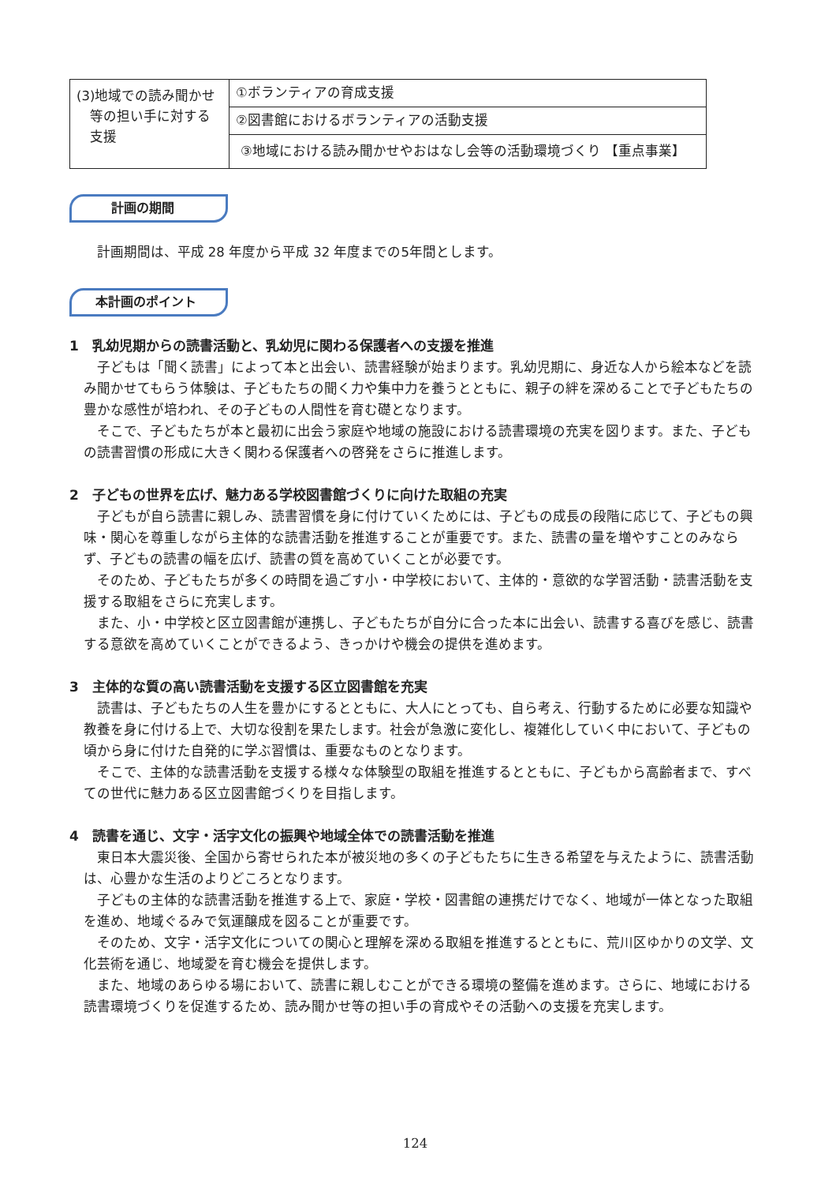| (3)地域での読み聞かせ 等の担い手に対する 支援 | ①ボランティアの育成支援 |
| | ②図書館におけるボランティアの活動支援 |
| | ③地域における読み聞かせやおはなし会等の活動環境づくり 【重点事業】 |
計画の期間
計画期間は、平成 28 年度から平成 32 年度までの5年間とします。
本計画のポイント
1　乳幼児期からの読書活動と、乳幼児に関わる保護者への支援を推進
子どもは「聞く読書」によって本と出会い、読書経験が始まります。乳幼児期に、身近な人から絵本などを読み聞かせてもらう体験は、子どもたちの聞く力や集中力を養うとともに、親子の絆を深めることで子どもたちの豊かな感性が培われ、その子どもの人間性を育む礎となります。
そこで、子どもたちが本と最初に出会う家庭や地域の施設における読書環境の充実を図ります。また、子どもの読書習慣の形成に大きく関わる保護者への啓発をさらに推進します。
2　子どもの世界を広げ、魅力ある学校図書館づくりに向けた取組の充実
子どもが自ら読書に親しみ、読書習慣を身に付けていくためには、子どもの成長の段階に応じて、子どもの興味・関心を尊重しながら主体的な読書活動を推進することが重要です。また、読書の量を増やすことのみならず、子どもの読書の幅を広げ、読書の質を高めていくことが必要です。
そのため、子どもたちが多くの時間を過ごす小・中学校において、主体的・意欲的な学習活動・読書活動を支援する取組をさらに充実します。
また、小・中学校と区立図書館が連携し、子どもたちが自分に合った本に出会い、読書する喜びを感じ、読書する意欲を高めていくことができるよう、きっかけや機会の提供を進めます。
3　主体的な質の高い読書活動を支援する区立図書館を充実
読書は、子どもたちの人生を豊かにするとともに、大人にとっても、自ら考え、行動するために必要な知識や教養を身に付ける上で、大切な役割を果たします。社会が急激に変化し、複雑化していく中において、子どもの頃から身に付けた自発的に学ぶ習慣は、重要なものとなります。
そこで、主体的な読書活動を支援する様々な体験型の取組を推進するとともに、子どもから高齢者まで、すべての世代に魅力ある区立図書館づくりを目指します。
4　読書を通じ、文字・活字文化の振興や地域全体での読書活動を推進
東日本大震災後、全国から寄せられた本が被災地の多くの子どもたちに生きる希望を与えたように、読書活動は、心豊かな生活のよりどころとなります。
子どもの主体的な読書活動を推進する上で、家庭・学校・図書館の連携だけでなく、地域が一体となった取組を進め、地域ぐるみで気運醸成を図ることが重要です。
そのため、文字・活字文化についての関心と理解を深める取組を推進するとともに、荒川区ゆかりの文学、文化芸術を通じ、地域愛を育む機会を提供します。
また、地域のあらゆる場において、読書に親しむことができる環境の整備を進めます。さらに、地域における読書環境づくりを促進するため、読み聞かせ等の担い手の育成やその活動への支援を充実します。
124